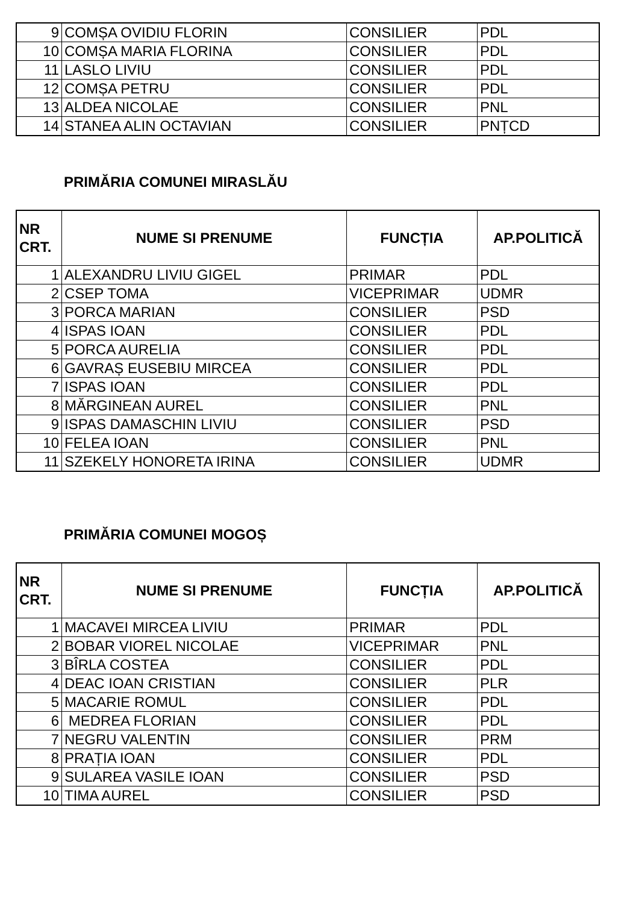| 9 | COMȘA OVIDIU FLORIN | CONSILIER | PDL |
| 10 | COMȘA MARIA FLORINA | CONSILIER | PDL |
| 11 | LASLO LIVIU | CONSILIER | PDL |
| 12 | COMȘA PETRU | CONSILIER | PDL |
| 13 | ALDEA NICOLAE | CONSILIER | PNL |
| 14 | STANEA ALIN OCTAVIAN | CONSILIER | PNȚCD |
PRIMĂRIA COMUNEI MIRASLĂU
| NR CRT. | NUME SI PRENUME | FUNCȚIA | AP.POLITICĂ |
| --- | --- | --- | --- |
| 1 | ALEXANDRU LIVIU GIGEL | PRIMAR | PDL |
| 2 | CSEP TOMA | VICEPRIMAR | UDMR |
| 3 | PORCA MARIAN | CONSILIER | PSD |
| 4 | ISPAS IOAN | CONSILIER | PDL |
| 5 | PORCA AURELIA | CONSILIER | PDL |
| 6 | GAVRAȘ EUSEBIU MIRCEA | CONSILIER | PDL |
| 7 | ISPAS IOAN | CONSILIER | PDL |
| 8 | MĂRGINEAN AUREL | CONSILIER | PNL |
| 9 | ISPAS DAMASCHIN LIVIU | CONSILIER | PSD |
| 10 | FELEA IOAN | CONSILIER | PNL |
| 11 | SZEKELY HONORETA IRINA | CONSILIER | UDMR |
PRIMĂRIA COMUNEI MOGOȘ
| NR CRT. | NUME SI PRENUME | FUNCȚIA | AP.POLITICĂ |
| --- | --- | --- | --- |
| 1 | MACAVEI MIRCEA LIVIU | PRIMAR | PDL |
| 2 | BOBAR VIOREL NICOLAE | VICEPRIMAR | PNL |
| 3 | BÎRLA COSTEA | CONSILIER | PDL |
| 4 | DEAC IOAN CRISTIAN | CONSILIER | PLR |
| 5 | MACARIE ROMUL | CONSILIER | PDL |
| 6 | MEDREA FLORIAN | CONSILIER | PDL |
| 7 | NEGRU VALENTIN | CONSILIER | PRM |
| 8 | PRAȚIA IOAN | CONSILIER | PDL |
| 9 | SULAREA VASILE IOAN | CONSILIER | PSD |
| 10 | TIMA AUREL | CONSILIER | PSD |